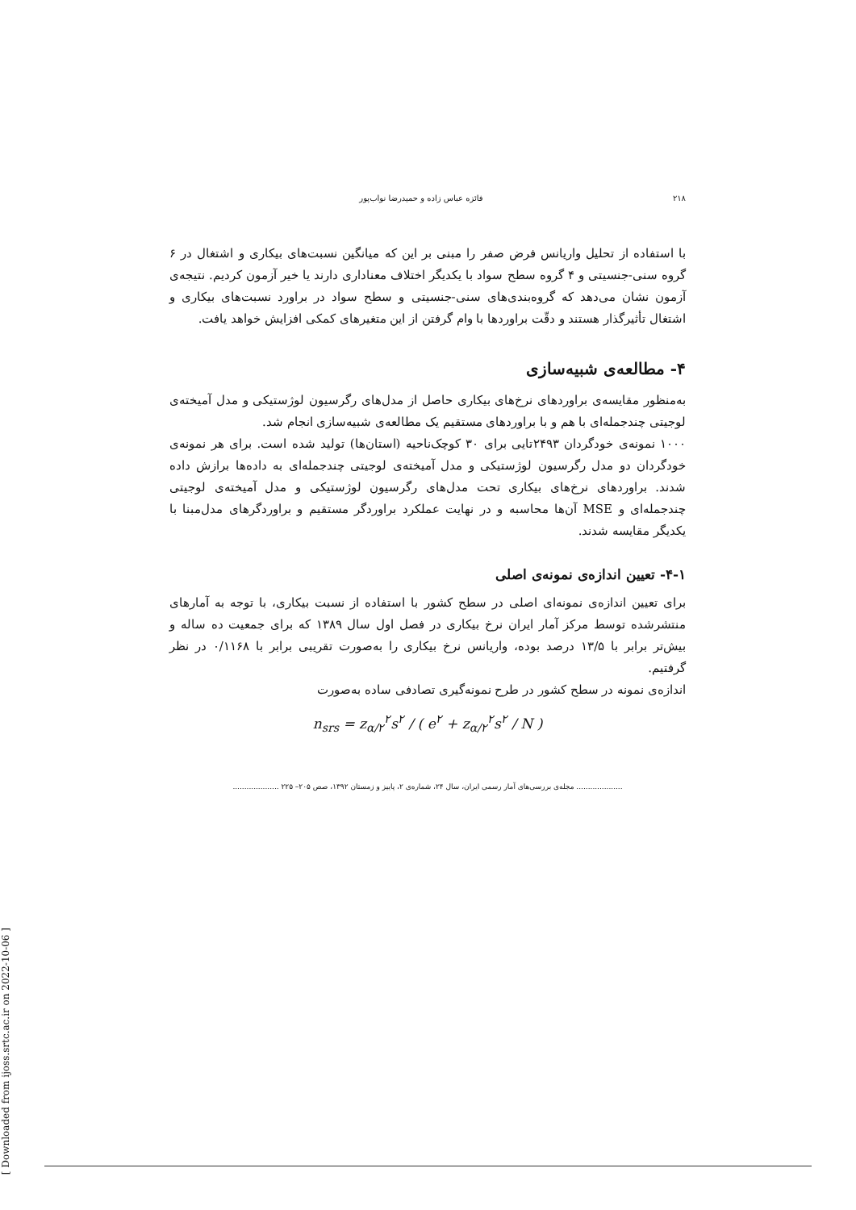۲۱۸ فائزه عباس زاده و حمیدرضا نواب‌پور
با استفاده از تحلیل واریانس فرض صفر را مبنی بر این که میانگین نسبت‌های بیکاری و اشتغال در ۶ گروه سنی-جنسیتی و ۴ گروه سطح سواد با یکدیگر اختلاف معناداری دارند یا خیر آزمون کردیم. نتیجه‌ی آزمون نشان می‌دهد که گروه‌بندی‌های سنی-جنسیتی و سطح سواد در براورد نسبت‌های بیکاری و اشتغال تأثیرگذار هستند و دقّت براوردها با وام گرفتن از این متغیرهای کمکی افزایش خواهد یافت.
۴- مطالعه‌ی شبیه‌سازی
به‌منظور مقایسه‌ی براوردهای نرخ‌های بیکاری حاصل از مدل‌های رگرسیون لوژستیکی و مدل آمیخته‌ی لوجیتی چندجمله‌ای با هم و با براوردهای مستقیم یک مطالعه‌ی شبیه‌سازی انجام شد.
۱۰۰۰ نمونه‌ی خودگردان ۲۴۹۳تایی برای ۳۰ کوچک‌ناحیه (استان‌ها) تولید شده است. برای هر نمونه‌ی خودگردان دو مدل رگرسیون لوژستیکی و مدل آمیخته‌ی لوجیتی چندجمله‌ای به داده‌ها برازش داده شدند. براوردهای نرخ‌های بیکاری تحت مدل‌های رگرسیون لوژستیکی و مدل آمیخته‌ی لوجیتی چندجمله‌ای و MSE آن‌ها محاسبه و در نهایت عملکرد براوردگر مستقیم و براوردگرهای مدل‌مبنا با یکدیگر مقایسه شدند.
۴-۱- تعیین اندازه‌ی نمونه‌ی اصلی
برای تعیین اندازه‌ی نمونه‌ای اصلی در سطح کشور با استفاده از نسبت بیکاری، با توجه به آمارهای منتشرشده توسط مرکز آمار ایران نرخ بیکاری در فصل اول سال ۱۳۸۹ که برای جمعیت ده ساله و بیش‌تر برابر با ۱۳/۵ درصد بوده، واریانس نرخ بیکاری را به‌صورت تقریبی برابر با ۰/۱۱۶۸ در نظر گرفتیم.
اندازه‌ی نمونه در سطح کشور در طرح نمونه‌گیری تصادفی ساده به‌صورت
n<sub>srs</sub> = z<sub>α/۲</sub><sup>۲</sup>s<sup>۲</sup> / ( e<sup>۲</sup> + z<sub>α/۲</sub><sup>۲</sup>s<sup>۲</sup> / N )
.................... مجله‌ی بررسی‌های آمار رسمی ایران، سال ۲۴، شماره‌ی ۲، پاییز و زمستان ۱۳۹۲، صص ۲۰۵– ۲۲۵ ....................
[ Downloaded from ijoss.srtc.ac.ir on 2022-10-06 ]